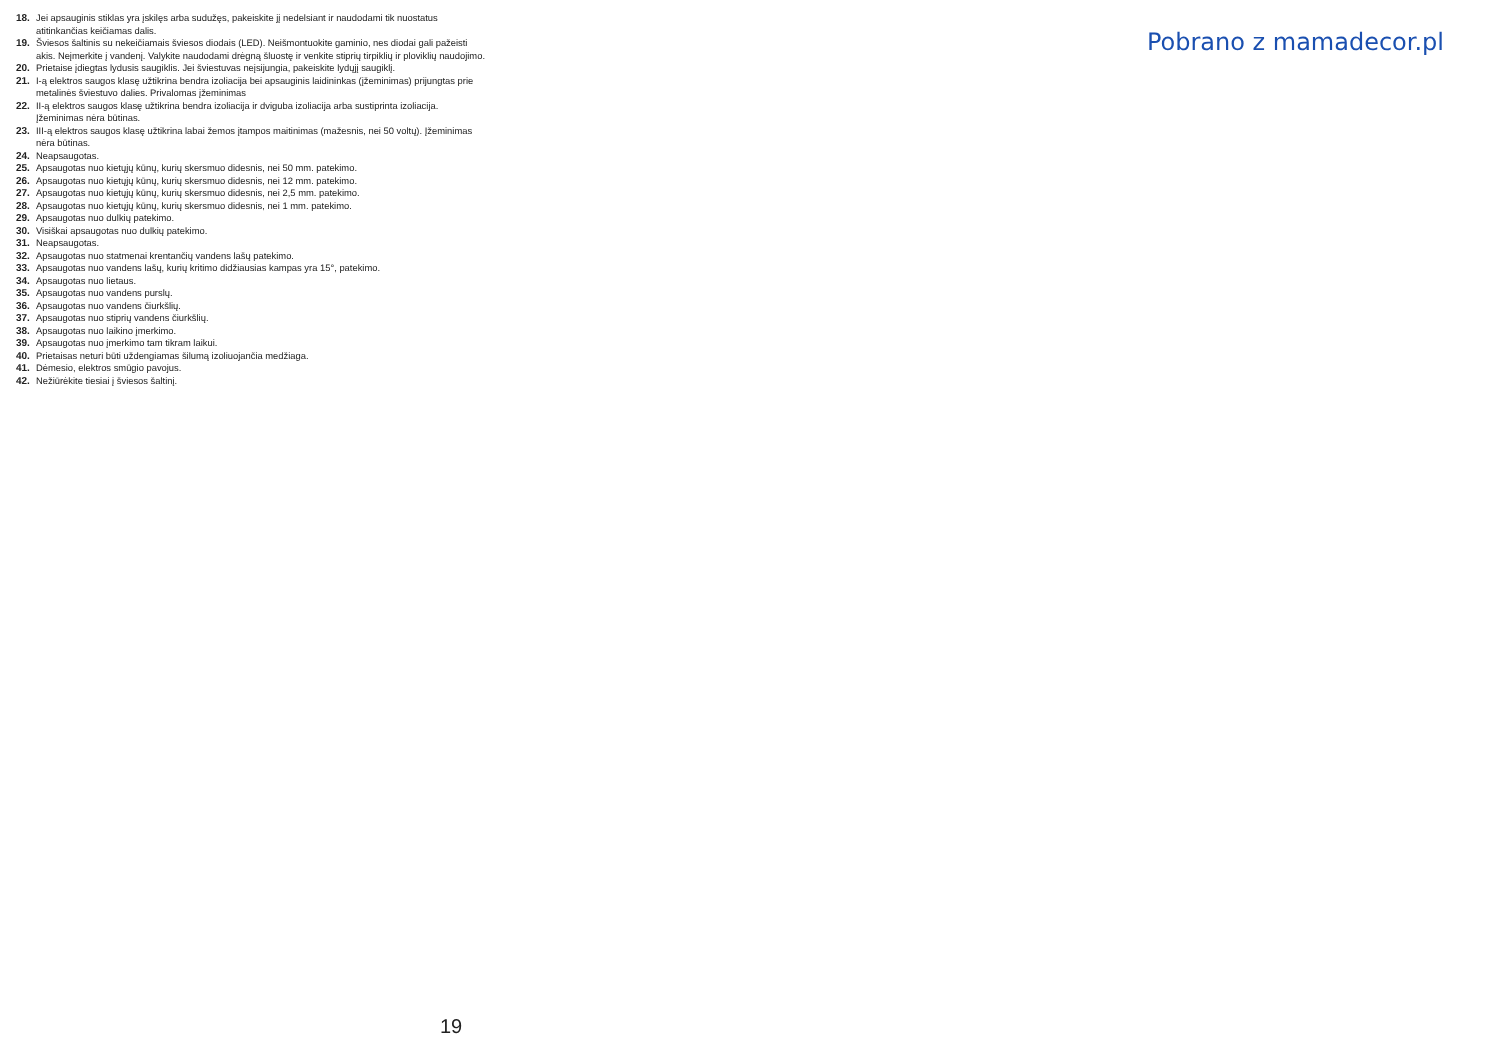18. Jei apsauginis stiklas yra įskilęs arba sudužęs, pakeiskite jį nedelsiant ir naudodami tik nuostatus atitinkančias keičiamas dalis.
19. Šviesos šaltinis su nekeičiamais šviesos diodais (LED). Neišmontuokite gaminio, nes diodai gali pažeisti akis. Neįmerkite į vandenį. Valykite naudodami drėgną šluostę ir venkite stiprių tirpiklių ir ploviklių naudojimo.
20. Prietaise įdiegtas lydusis saugiklis. Jei šviestuvas neįsijungia, pakeiskite lydųjį saugiklį.
21. I-ą elektros saugos klasę užtikrina bendra izoliacija bei apsauginis laidininkas (įžeminimas) prijungtas prie metalinės šviestuvo dalies. Privalomas įžeminimas
22. II-ą elektros saugos klasę užtikrina bendra izoliacija ir dviguba izoliacija arba sustiprinta izoliacija. Įžeminimas nėra būtinas.
23. III-ą elektros saugos klasę užtikrina labai žemos įtampos maitinimas (mažesnis, nei 50 voltų). Įžeminimas nėra būtinas.
24. Neapsaugotas.
25. Apsaugotas nuo kietųjų kūnų, kurių skersmuo didesnis, nei 50 mm. patekimo.
26. Apsaugotas nuo kietųjų kūnų, kurių skersmuo didesnis, nei 12 mm. patekimo.
27. Apsaugotas nuo kietųjų kūnų, kurių skersmuo didesnis, nei 2,5 mm. patekimo.
28. Apsaugotas nuo kietųjų kūnų, kurių skersmuo didesnis, nei 1 mm. patekimo.
29. Apsaugotas nuo dulkių patekimo.
30. Visiškai apsaugotas nuo dulkių patekimo.
31. Neapsaugotas.
32. Apsaugotas nuo statmenai krentančių vandens lašų patekimo.
33. Apsaugotas nuo vandens lašų, kurių kritimo didžiausias kampas yra 15°, patekimo.
34. Apsaugotas nuo lietaus.
35. Apsaugotas nuo vandens purslų.
36. Apsaugotas nuo vandens čiurkšlių.
37. Apsaugotas nuo stiprių vandens čiurkšlių.
38. Apsaugotas nuo laikino įmerkimo.
39. Apsaugotas nuo įmerkimo tam tikram laikui.
40. Prietaisas neturi būti uždengiamas šilumą izoliuojančia medžiaga.
41. Dėmesio, elektros smūgio pavojus.
42. Nežiūrėkite tiesiai į šviesos šaltinį.
Pobrano z mamadecor.pl
19